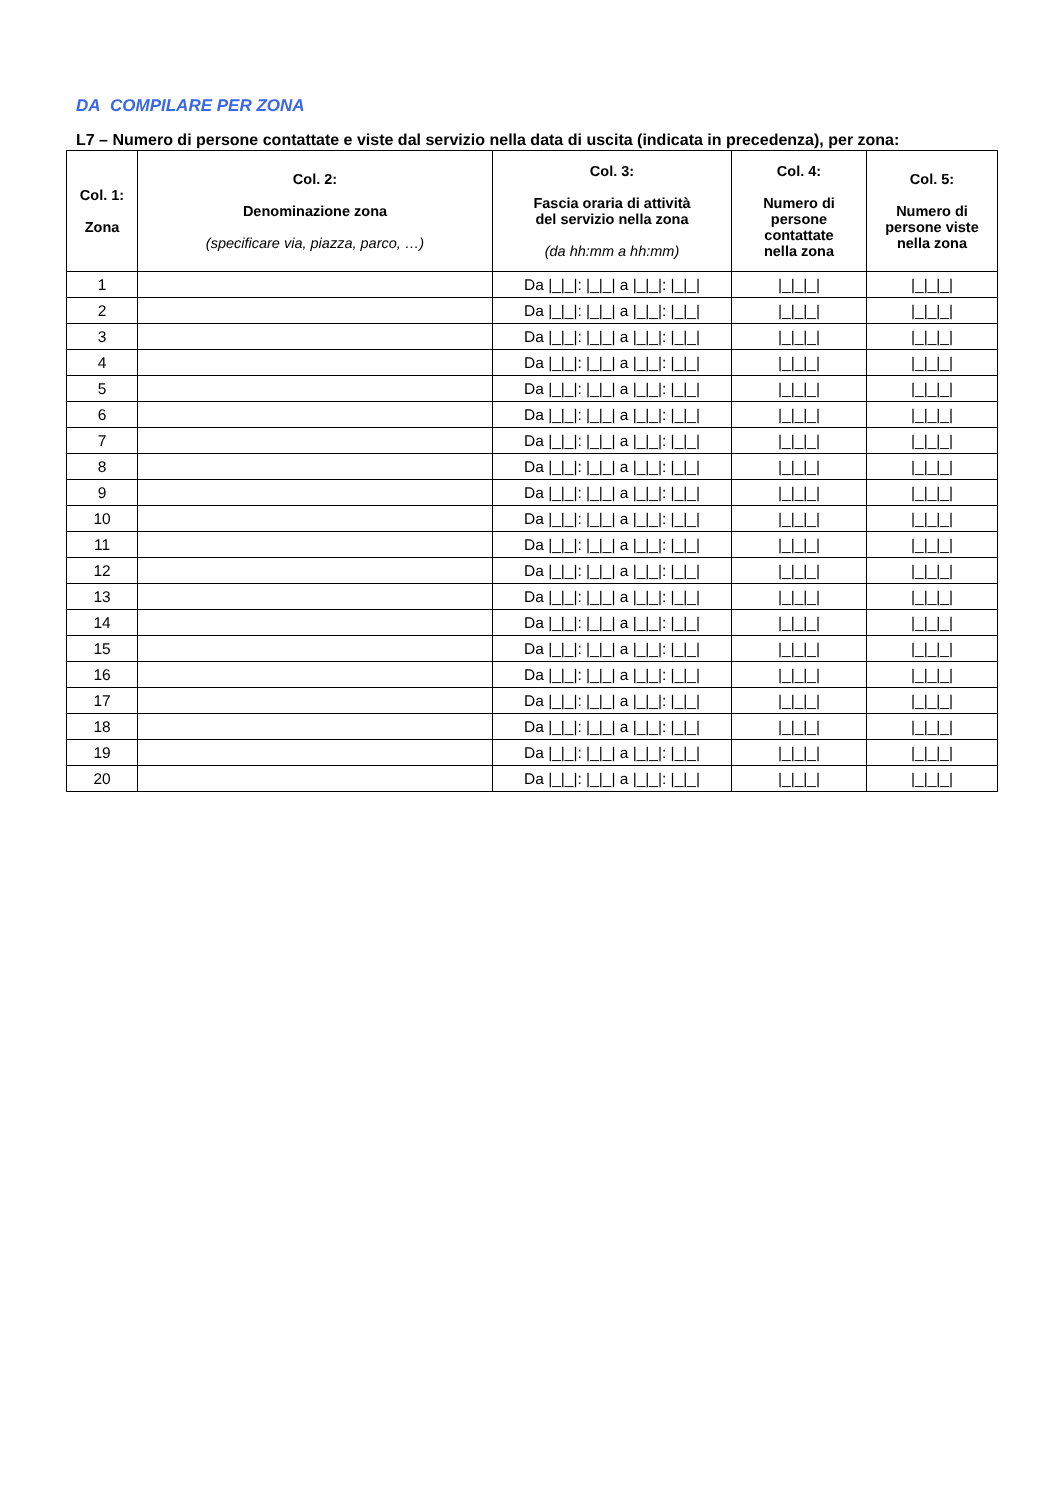DA COMPILARE PER ZONA
L7 – Numero di persone contattate e viste dal servizio nella data di uscita (indicata in precedenza), per zona:
| Col. 1: Zona | Col. 2: Denominazione zona (specificare via, piazza, parco, …) | Col. 3: Fascia oraria di attività del servizio nella zona (da hh:mm a hh:mm) | Col. 4: Numero di persone contattate nella zona | Col. 5: Numero di persone viste nella zona |
| --- | --- | --- | --- | --- |
| 1 | | Da /_/_/: /_/_/ a /_/_/: /_/_/ | /_/_/_/ | /_/_/_/ |
| 2 | | Da /_/_/: /_/_/ a /_/_/: /_/_/ | /_/_/_/ | /_/_/_/ |
| 3 | | Da /_/_/: /_/_/ a /_/_/: /_/_/ | /_/_/_/ | /_/_/_/ |
| 4 | | Da /_/_/: /_/_/ a /_/_/: /_/_/ | /_/_/_/ | /_/_/_/ |
| 5 | | Da /_/_/: /_/_/ a /_/_/: /_/_/ | /_/_/_/ | /_/_/_/ |
| 6 | | Da /_/_/: /_/_/ a /_/_/: /_/_/ | /_/_/_/ | /_/_/_/ |
| 7 | | Da /_/_/: /_/_/ a /_/_/: /_/_/ | /_/_/_/ | /_/_/_/ |
| 8 | | Da /_/_/: /_/_/ a /_/_/: /_/_/ | /_/_/_/ | /_/_/_/ |
| 9 | | Da /_/_/: /_/_/ a /_/_/: /_/_/ | /_/_/_/ | /_/_/_/ |
| 10 | | Da /_/_/: /_/_/ a /_/_/: /_/_/ | /_/_/_/ | /_/_/_/ |
| 11 | | Da /_/_/: /_/_/ a /_/_/: /_/_/ | /_/_/_/ | /_/_/_/ |
| 12 | | Da /_/_/: /_/_/ a /_/_/: /_/_/ | /_/_/_/ | /_/_/_/ |
| 13 | | Da /_/_/: /_/_/ a /_/_/: /_/_/ | /_/_/_/ | /_/_/_/ |
| 14 | | Da /_/_/: /_/_/ a /_/_/: /_/_/ | /_/_/_/ | /_/_/_/ |
| 15 | | Da /_/_/: /_/_/ a /_/_/: /_/_/ | /_/_/_/ | /_/_/_/ |
| 16 | | Da /_/_/: /_/_/ a /_/_/: /_/_/ | /_/_/_/ | /_/_/_/ |
| 17 | | Da /_/_/: /_/_/ a /_/_/: /_/_/ | /_/_/_/ | /_/_/_/ |
| 18 | | Da /_/_/: /_/_/ a /_/_/: /_/_/ | /_/_/_/ | /_/_/_/ |
| 19 | | Da /_/_/: /_/_/ a /_/_/: /_/_/ | /_/_/_/ | /_/_/_/ |
| 20 | | Da /_/_/: /_/_/ a /_/_/: /_/_/ | /_/_/_/ | /_/_/_/ |